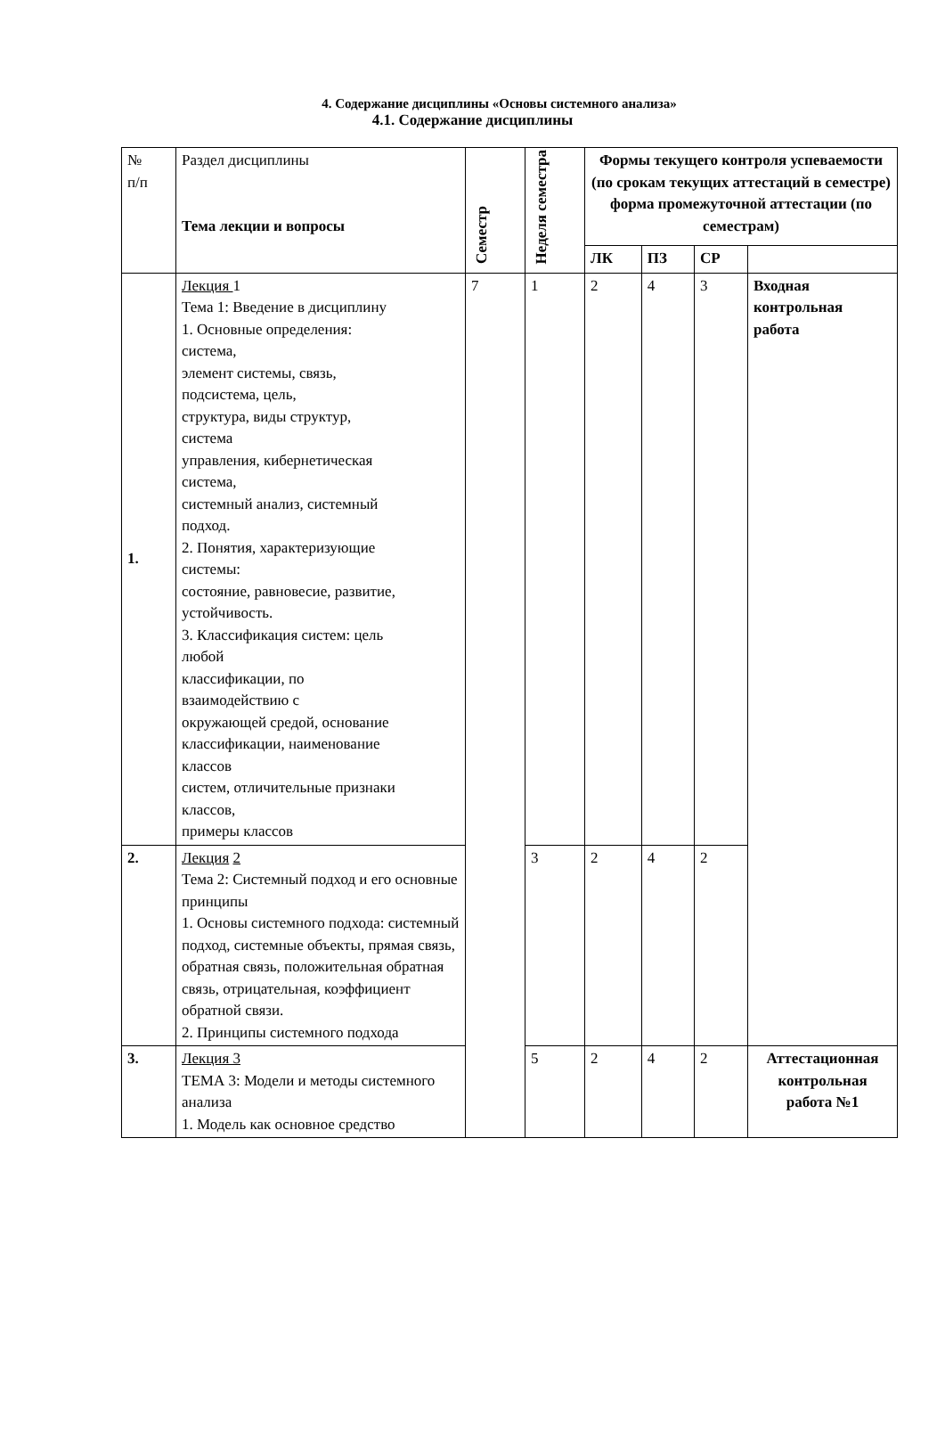4. Содержание дисциплины «Основы системного анализа»
4.1. Содержание дисциплины
| № п/п | Раздел дисциплины Тема лекции и вопросы | Семестр | Неделя семестра | Формы текущего контроля успеваемости (по срокам текущих аттестаций в семестре) форма промежуточной аттестации (по семестрам) | | | |
| --- | --- | --- | --- | --- | --- | --- | --- |
| | | | | ЛК | ПЗ | СР | |
| 1. | Лекция 1 Тема 1: Введение в дисциплину 1. Основные определения: система, элемент системы, связь, подсистема, цель, структура, виды структур, система управления, кибернетическая система, системный анализ, системный подход. 2. Понятия, характеризующие системы: состояние, равновесие, развитие, устойчивость. 3. Классификация систем: цель любой классификации, по взаимодействию с окружающей средой, основание классификации, наименование классов систем, отличительные признаки классов, примеры классов | 7 | 1 | 2 | 4 | 3 | Входная контрольная работа |
| 2. | Лекция 2 Тема 2: Системный подход и его основные принципы 1. Основы системного подхода: системный подход, системные объекты, прямая связь, обратная связь, положительная обратная связь, отрицательная, коэффициент обратной связи. 2. Принципы системного подхода | | 3 | 2 | 4 | 2 | |
| 3. | Лекция 3 ТЕМА 3: Модели и методы системного анализа 1. Модель как основное средство | | 5 | 2 | 4 | 2 | Аттестационная контрольная работа №1 |